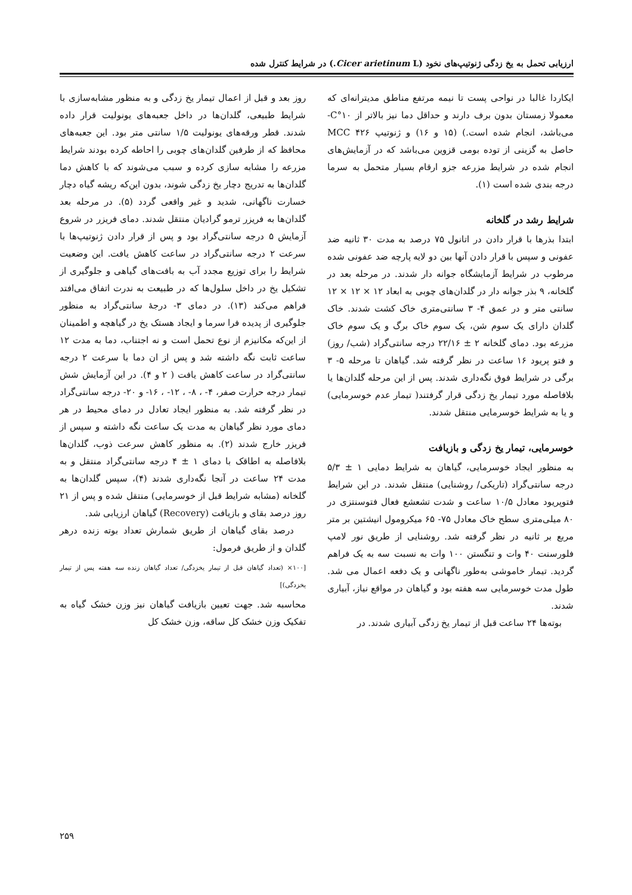ارزیابی تحمل به یخ زدگی ژنوتیپ‌های نخود (Cicer arietinum L.) در شرایط کنترل شده
ایکاردا غالبا در نواحی پست تا نیمه مرتفع مناطق مدیترانه‌ای که معمولا زمستان بدون برف دارند و حداقل دما نیز بالاتر از ۱۰°C- می‌باشد، انجام شده است.) (۱۵ و ۱۶) و ژنوتیپ ۴۲۶ MCC حاصل به گزینی از توده بومی قزوین می‌باشد که در آزمایش‌های انجام شده در شرایط مزرعه جزو ارقام بسیار متحمل به سرما درجه بندی شده است (۱).
شرایط رشد در گلخانه
ابتدا بذرها با قرار دادن در اتانول ۷۵ درصد به مدت ۳۰ ثانیه ضد عفونی و سپس با قرار دادن آنها بین دو لایه پارچه ضد عفونی شده مرطوب در شرایط آزمایشگاه جوانه دار شدند. در مرحله بعد در گلخانه، ۹ بذر جوانه دار در گلدان‌های چوبی به ابعاد ۱۲ × ۱۲ × ۱۲ سانتی متر و در عمق ۴- ۳ سانتی‌متری خاک کشت شدند. خاک گلدان دارای یک سوم شن، یک سوم خاک برگ و یک سوم خاک مزرعه بود. دمای گلخانه ۲ ± ۲۲/۱۶ درجه سانتی‌گراد (شب/ روز) و فتو پریود ۱۶ ساعت در نظر گرفته شد. گیاهان تا مرحله ۵- ۳ برگی در شرایط فوق نگه‌داری شدند. پس از این مرحله گلدان‌ها یا بلافاصله مورد تیمار یخ زدگی قرار گرفتند( تیمار عدم خوسرمایی) و یا به شرایط خوسرمایی منتقل شدند.
خوسرمایی، تیمار یخ زدگی و بازیافت
به منظور ایجاد خوسرمایی، گیاهان به شرایط دمایی ۱ ± ۵/۳ درجه سانتی‌گراد (تاریکی/ روشنایی) منتقل شدند. در این شرایط فتوپریود معادل ۱۰/۵ ساعت و شدت تشعشع فعال فتوسنتزی در ۸۰ میلی‌متری سطح خاک معادل ۷۵- ۶۵ میکرومول انیشتین بر متر مربع بر ثانیه در نظر گرفته شد. روشنایی از طریق نور لامپ فلورسنت ۴۰ وات و تنگستن ۱۰۰ وات به نسبت سه به یک فراهم گردید. تیمار خاموشی به‌طور ناگهانی و یک دفعه اعمال می شد. طول مدت خوسرمایی سه هفته بود و گیاهان در مواقع نیاز، آبیاری شدند.
بوته‌ها ۲۴ ساعت قبل از تیمار یخ زدگی آبیاری شدند. در
روز بعد و قبل از اعمال تیمار یخ زدگی و به منظور مشابه‌سازی با شرایط طبیعی، گلدان‌ها در داخل جعبه‌های یونولیت قرار داده شدند. قطر ورقه‌های یونولیت ۱/۵ سانتی متر بود. این جعبه‌های محافظ که از طرفین گلدان‌های چوبی را احاطه کرده بودند شرایط مزرعه را مشابه سازی کرده و سبب می‌شوند که با کاهش دما گلدان‌ها به تدریج دچار یخ زدگی شوند، بدون این‌که ریشه گیاه دچار خسارت ناگهانی، شدید و غیر واقعی گردد (۵). در مرحله بعد گلدان‌ها به فریزر ترمو گرادیان منتقل شدند. دمای فریزر در شروع آزمایش ۵ درجه سانتی‌گراد بود و پس از قرار دادن ژنوتیپ‌ها با سرعت ۲ درجه سانتی‌گراد در ساعت کاهش یافت. این وضعیت شرایط را برای توزیع مجدد آب به بافت‌های گیاهی و جلوگیری از تشکیل یخ در داخل سلول‌ها که در طبیعت به ندرت اتفاق می‌افتد فراهم می‌کند (۱۳). در دمای ۳- درجهٔ سانتی‌گراد به منظور جلوگیری از پدیده فرا سرما و ایجاد هستک یخ در گیاهچه و اطمینان از این‌که مکانیزم از نوع تحمل است و نه اجتناب، دما به مدت ۱۲ ساعت ثابت نگه داشته شد و پس از ان دما با سرعت ۲ درجه سانتی‌گراد در ساعت کاهش یافت ( ۲ و ۴). در این آزمایش شش تیمار درجه حرارت صفر، ۴- ، ۸- ، ۱۲- ، ۱۶- و ۲۰- درجه سانتی‌گراد در نظر گرفته شد. به منظور ایجاد تعادل در دمای محیط در هر دمای مورد نظر گیاهان به مدت یک ساعت نگه داشته و سپس از فریزر خارج شدند (۲). به منظور کاهش سرعت ذوب، گلدان‌ها بلافاصله به اطاقک با دمای ۱ ± ۴ درجه سانتی‌گراد منتقل و به مدت ۲۴ ساعت در آنجا نگه‌داری شدند (۴)، سپس گلدان‌ها به گلخانه (مشابه شرایط قبل از خوسرمایی) منتقل شده و پس از ۲۱ روز درصد بقای و بازیافت (Recovery) گیاهان ارزیابی شد.
درصد بقای گیاهان از طریق شمارش تعداد بوته زنده درهر گلدان و از طریق فرمول:
[۱۰۰× (تعداد گیاهان قبل از تیمار یخزدگی/ تعداد گیاهان زنده سه هفته پس از تیمار یخزدگی)]
محاسبه شد. جهت تعیین بازیافت گیاهان نیز وزن خشک گیاه به تفکیک وزن خشک کل ساقه، وزن خشک کل
۲۵۹